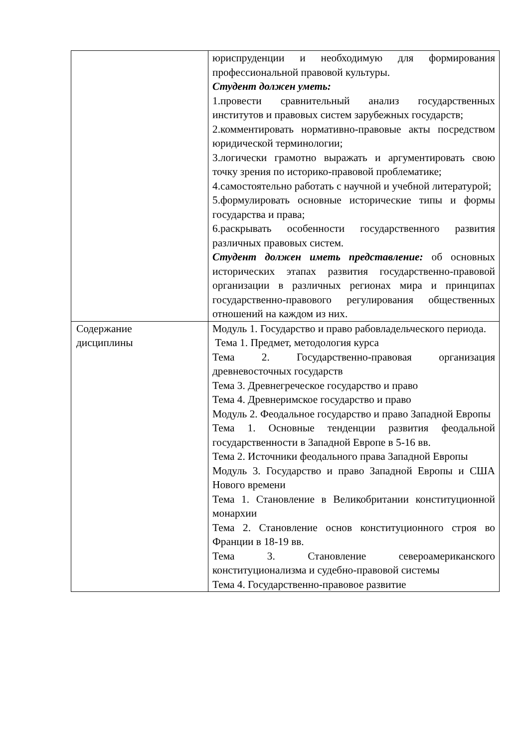| | юриспруденции и необходимую для формирования профессиональной правовой культуры. Студент должен уметь: 1.провести сравнительный анализ государственных институтов и правовых систем зарубежных государств; 2.комментировать нормативно-правовые акты посредством юридической терминологии; 3.логически грамотно выражать и аргументировать свою точку зрения по историко-правовой проблематике; 4.самостоятельно работать с научной и учебной литературой; 5.формулировать основные исторические типы и формы государства и права; 6.раскрывать особенности государственного развития различных правовых систем. Студент должен иметь представление: об основных исторических этапах развития государственно-правовой организации в различных регионах мира и принципах государственно-правового регулирования общественных отношений на каждом из них. |
| Содержание дисциплины | Модуль 1. Государство и право рабовладельческого периода. Тема 1. Предмет, методология курса Тема 2. Государственно-правовая организация древневосточных государств Тема 3. Древнегреческое государство и право Тема 4. Древнеримское государство и право Модуль 2. Феодальное государство и право Западной Европы Тема 1. Основные тенденции развития феодальной государственности в Западной Европе в 5-16 вв. Тема 2. Источники феодального права Западной Европы Модуль 3. Государство и право Западной Европы и США Нового времени Тема 1. Становление в Великобритании конституционной монархии Тема 2. Становление основ конституционного строя во Франции в 18-19 вв. Тема 3. Становление североамериканского конституционализма и судебно-правовой системы Тема 4. Государственно-правовое развитие |